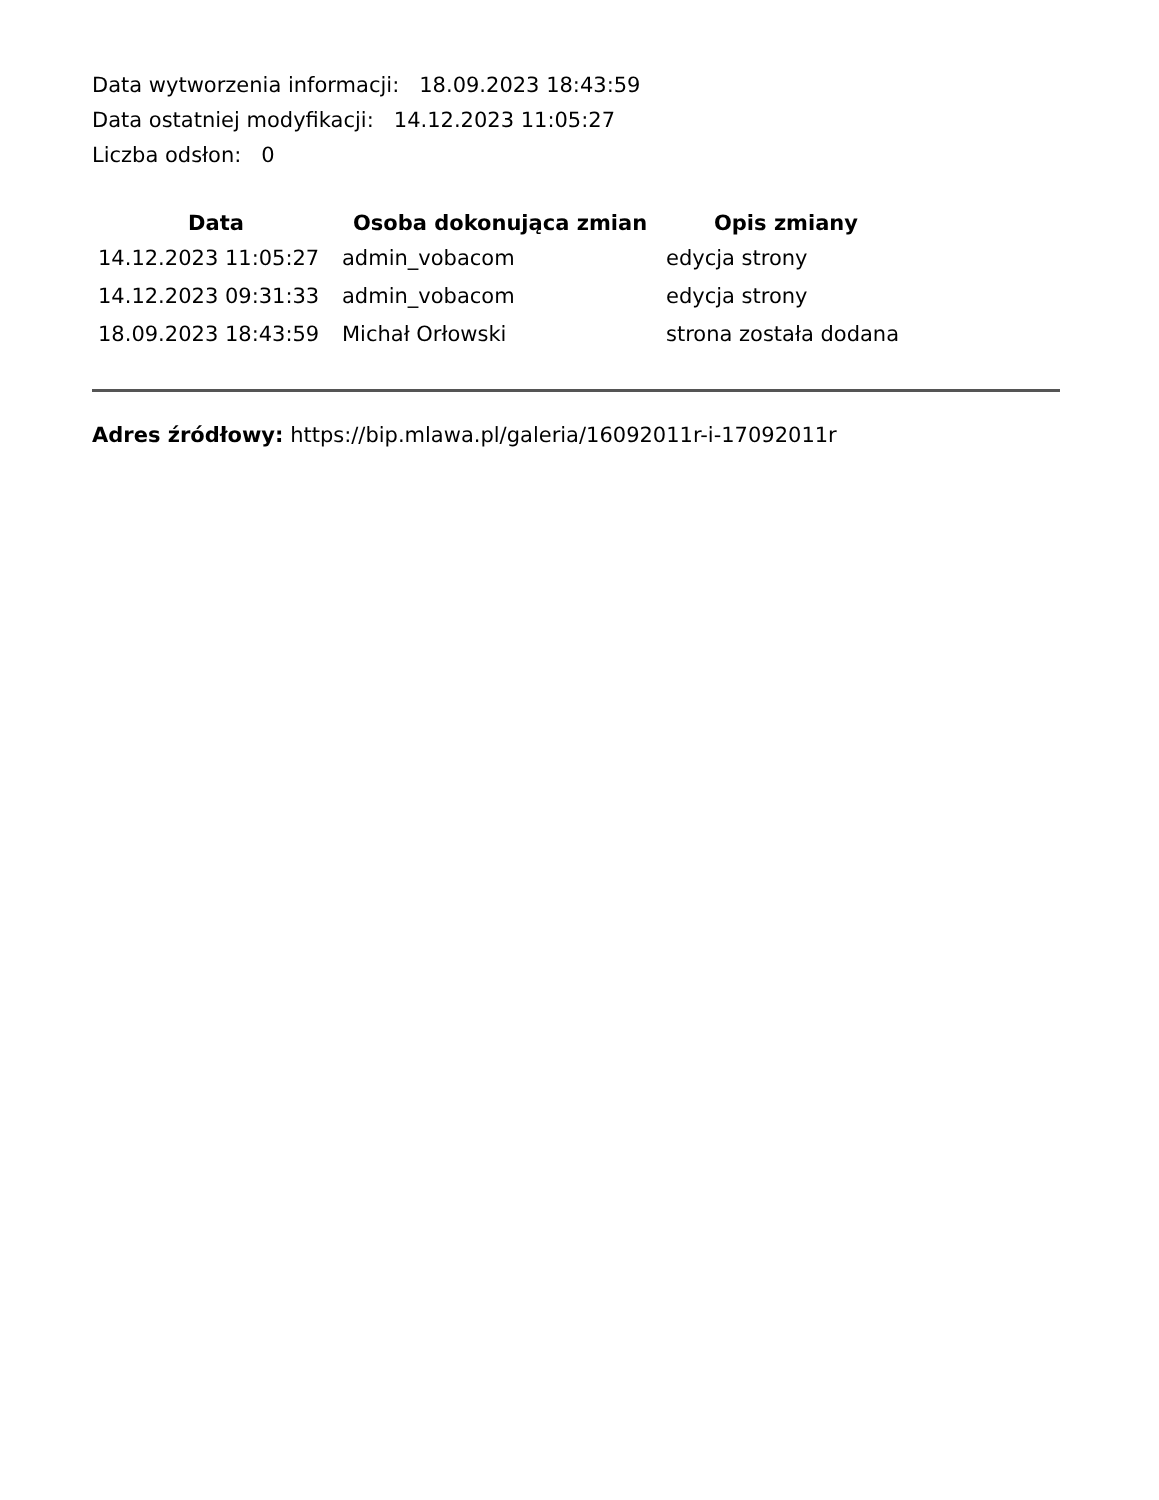Data wytworzenia informacji: 18.09.2023 18:43:59
Data ostatniej modyfikacji: 14.12.2023 11:05:27
Liczba odsłon: 0
| Data | Osoba dokonująca zmian | Opis zmiany |
| --- | --- | --- |
| 14.12.2023 11:05:27 | admin_vobacom | edycja strony |
| 14.12.2023 09:31:33 | admin_vobacom | edycja strony |
| 18.09.2023 18:43:59 | Michał Orłowski | strona została dodana |
Adres źródłowy: https://bip.mlawa.pl/galeria/16092011r-i-17092011r